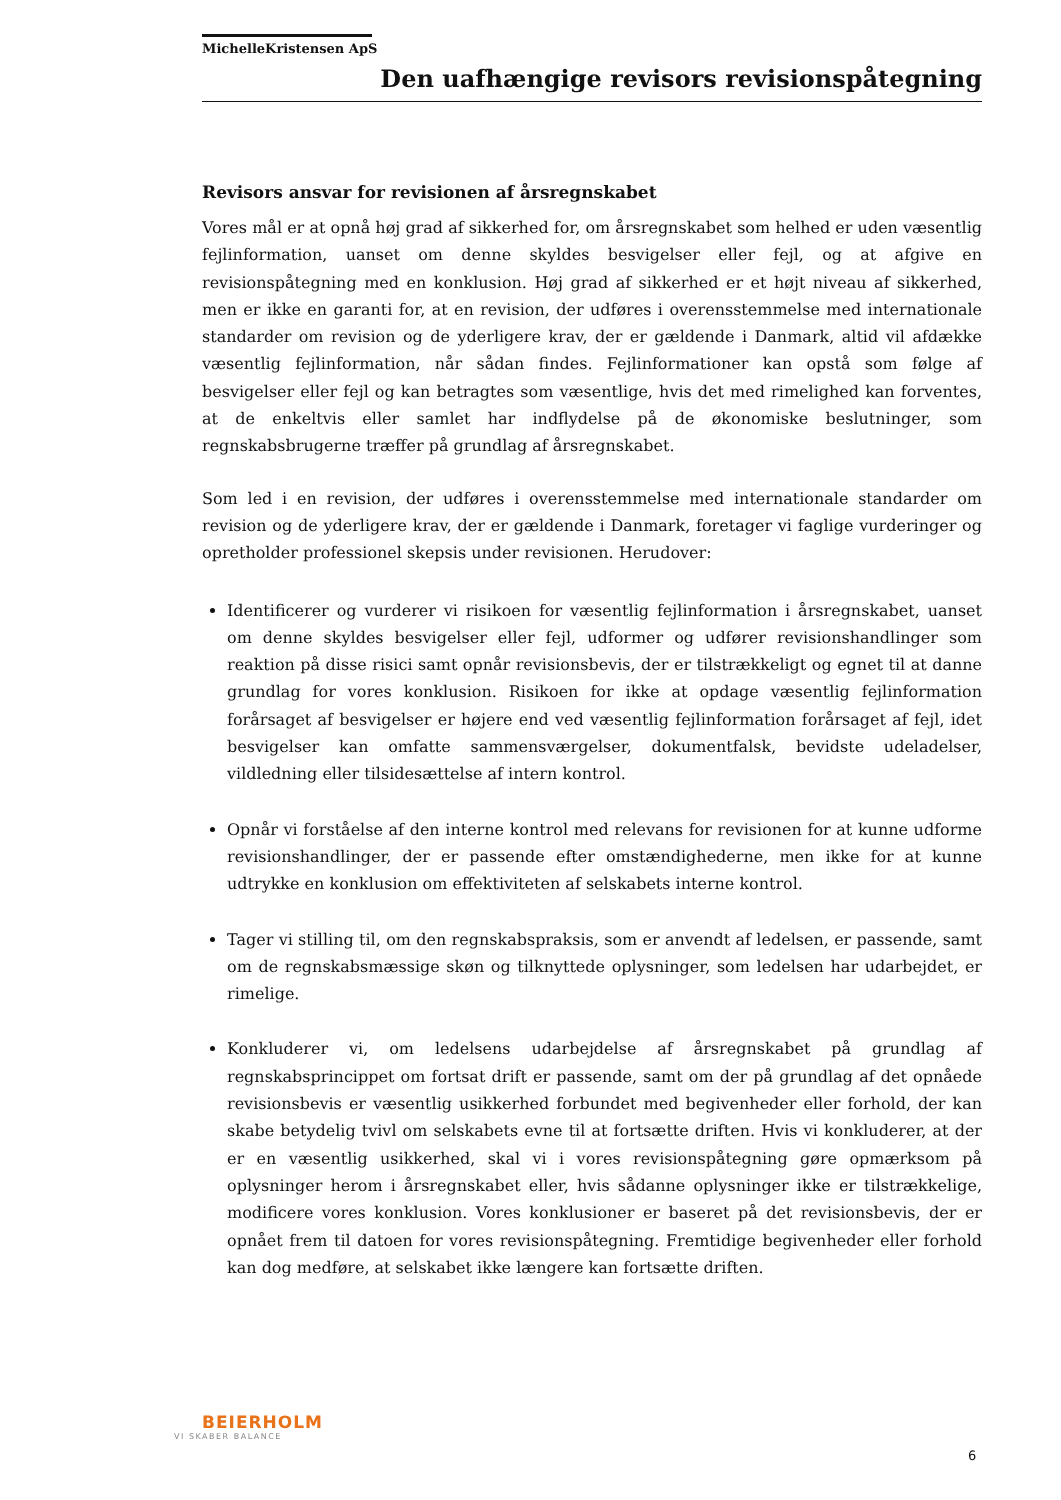MichelleKristensen ApS
Den uafhængige revisors revisionspåtegning
Revisors ansvar for revisionen af årsregnskabet
Vores mål er at opnå høj grad af sikkerhed for, om årsregnskabet som helhed er uden væsentlig fejlinformation, uanset om denne skyldes besvigelser eller fejl, og at afgive en revisionspåtegning med en konklusion. Høj grad af sikkerhed er et højt niveau af sikkerhed, men er ikke en garanti for, at en revision, der udføres i overensstemmelse med internationale standarder om revision og de yderligere krav, der er gældende i Danmark, altid vil afdække væsentlig fejlinformation, når sådan findes. Fejlinformationer kan opstå som følge af besvigelser eller fejl og kan betragtes som væsentlige, hvis det med rimelighed kan forventes, at de enkeltvis eller samlet har indflydelse på de økonomiske beslutninger, som regnskabsbrugerne træffer på grundlag af årsregnskabet.
Som led i en revision, der udføres i overensstemmelse med internationale standarder om revision og de yderligere krav, der er gældende i Danmark, foretager vi faglige vurderinger og opretholder professionel skepsis under revisionen. Herudover:
Identificerer og vurderer vi risikoen for væsentlig fejlinformation i årsregnskabet, uanset om denne skyldes besvigelser eller fejl, udformer og udfører revisionshandlinger som reaktion på disse risici samt opnår revisionsbevis, der er tilstrækkeligt og egnet til at danne grundlag for vores konklusion. Risikoen for ikke at opdage væsentlig fejlinformation forårsaget af besvigelser er højere end ved væsentlig fejlinformation forårsaget af fejl, idet besvigelser kan omfatte sammensværgelser, dokumentfalsk, bevidste udeladelser, vildledning eller tilsidesættelse af intern kontrol.
Opnår vi forståelse af den interne kontrol med relevans for revisionen for at kunne udforme revisionshandlinger, der er passende efter omstændighederne, men ikke for at kunne udtrykke en konklusion om effektiviteten af selskabets interne kontrol.
Tager vi stilling til, om den regnskabspraksis, som er anvendt af ledelsen, er passende, samt om de regnskabsmæssige skøn og tilknyttede oplysninger, som ledelsen har udarbejdet, er rimelige.
Konkluderer vi, om ledelsens udarbejdelse af årsregnskabet på grundlag af regnskabsprincippet om fortsat drift er passende, samt om der på grundlag af det opnåede revisionsbevis er væsentlig usikkerhed forbundet med begivenheder eller forhold, der kan skabe betydelig tvivl om selskabets evne til at fortsætte driften. Hvis vi konkluderer, at der er en væsentlig usikkerhed, skal vi i vores revisionspåtegning gøre opmærksom på oplysninger herom i årsregnskabet eller, hvis sådanne oplysninger ikke er tilstrækkelige, modificere vores konklusion. Vores konklusioner er baseret på det revisionsbevis, der er opnået frem til datoen for vores revisionspåtegning. Fremtidige begivenheder eller forhold kan dog medføre, at selskabet ikke længere kan fortsætte driften.
BEIERHOLM
VI SKABER BALANCE
6